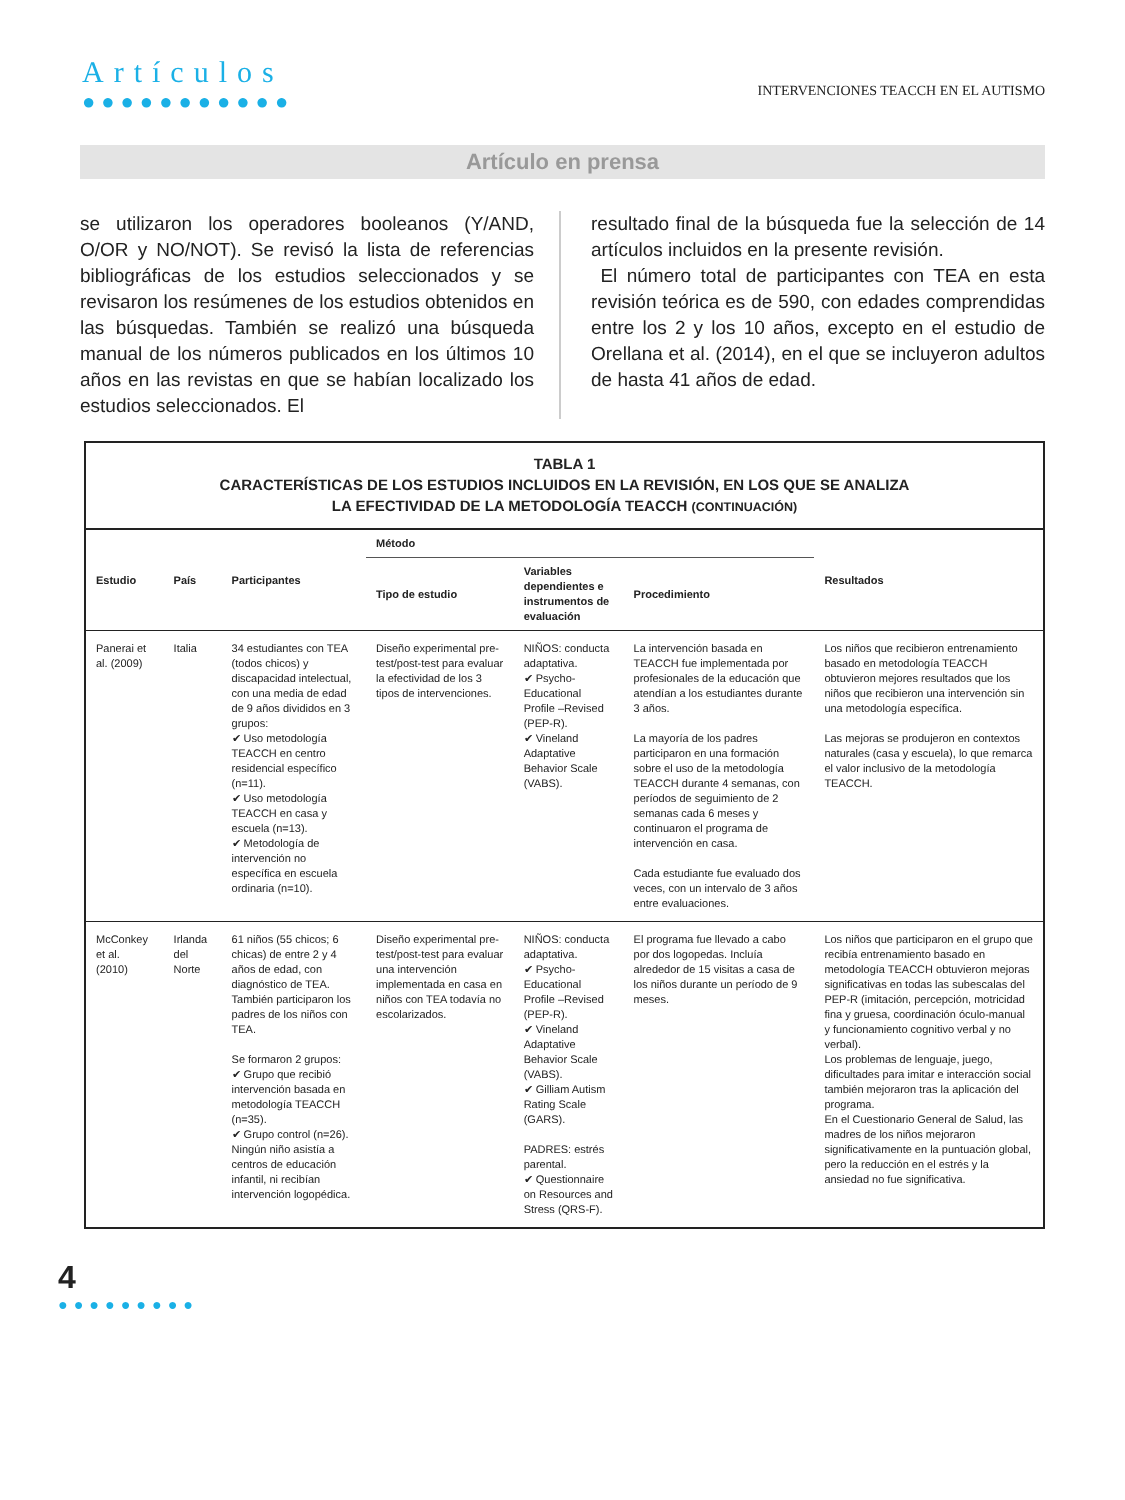Artículos
●●●●●●●●●●●
INTERVENCIONES TEACCH EN EL AUTISMO
Artículo en prensa
se utilizaron los operadores booleanos (Y/AND, O/OR y NO/NOT). Se revisó la lista de referencias bibliográficas de los estudios seleccionados y se revisaron los resúmenes de los estudios obtenidos en las búsquedas. También se realizó una búsqueda manual de los números publicados en los últimos 10 años en las revistas en que se habían localizado los estudios seleccionados. El
resultado final de la búsqueda fue la selección de 14 artículos incluidos en la presente revisión.
El número total de participantes con TEA en esta revisión teórica es de 590, con edades comprendidas entre los 2 y los 10 años, excepto en el estudio de Orellana et al. (2014), en el que se incluyeron adultos de hasta 41 años de edad.
TABLA 1
CARACTERÍSTICAS DE LOS ESTUDIOS INCLUIDOS EN LA REVISIÓN, EN LOS QUE SE ANALIZA
LA EFECTIVIDAD DE LA METODOLOGÍA TEACCH (CONTINUACIÓN)
| Estudio | País | Participantes | Método | | | Resultados |
| --- | --- | --- | --- | --- | --- | --- |
| | | | Tipo de estudio | Variables dependientes e instrumentos de evaluación | Procedimiento | |
| Panerai et al. (2009) | Italia | 34 estudiantes con TEA (todos chicos) y discapacidad intelectual, con una media de edad de 9 años divididos en 3 grupos: ✔ Uso metodología TEACCH en centro residencial específico (n=11). ✔ Uso metodología TEACCH en casa y escuela (n=13). ✔ Metodología de intervención no específica en escuela ordinaria (n=10). | Diseño experimental pre-test/post-test para evaluar la efectividad de los 3 tipos de intervenciones. | NIÑOS: conducta adaptativa. ✔ Psycho-Educational Profile –Revised (PEP-R). ✔ Vineland Adaptative Behavior Scale (VABS). | La intervención basada en TEACCH fue implementada por profesionales de la educación que atendían a los estudiantes durante 3 años. La mayoría de los padres participaron en una formación sobre el uso de la metodología TEACCH durante 4 semanas, con períodos de seguimiento de 2 semanas cada 6 meses y continuaron el programa de intervención en casa. Cada estudiante fue evaluado dos veces, con un intervalo de 3 años entre evaluaciones. | Los niños que recibieron entrenamiento basado en metodología TEACCH obtuvieron mejores resultados que los niños que recibieron una intervención sin una metodología específica. Las mejoras se produjeron en contextos naturales (casa y escuela), lo que remarca el valor inclusivo de la metodología TEACCH. |
| McConkey et al. (2010) | Irlanda del Norte | 61 niños (55 chicos; 6 chicas) de entre 2 y 4 años de edad, con diagnóstico de TEA. También participaron los padres de los niños con TEA. Se formaron 2 grupos: ✔ Grupo que recibió intervención basada en metodología TEACCH (n=35). ✔ Grupo control (n=26). Ningún niño asistía a centros de educación infantil, ni recibían intervención logopédica. | Diseño experimental pre-test/post-test para evaluar una intervención implementada en casa en niños con TEA todavía no escolarizados. | NIÑOS: conducta adaptativa. ✔ Psycho-Educational Profile –Revised (PEP-R). ✔ Vineland Adaptative Behavior Scale (VABS). ✔ Gilliam Autism Rating Scale (GARS). PADRES: estrés parental. ✔ Questionnaire on Resources and Stress (QRS-F). | El programa fue llevado a cabo por dos logopedas. Incluía alrededor de 15 visitas a casa de los niños durante un período de 9 meses. | Los niños que participaron en el grupo que recibía entrenamiento basado en metodología TEACCH obtuvieron mejoras significativas en todas las subescalas del PEP-R (imitación, percepción, motricidad fina y gruesa, coordinación óculo-manual y funcionamiento cognitivo verbal y no verbal). Los problemas de lenguaje, juego, dificultades para imitar e interacción social también mejoraron tras la aplicación del programa. En el Cuestionario General de Salud, las madres de los niños mejoraron significativamente en la puntuación global, pero la reducción en el estrés y la ansiedad no fue significativa. |
4
●●●●●●●●●